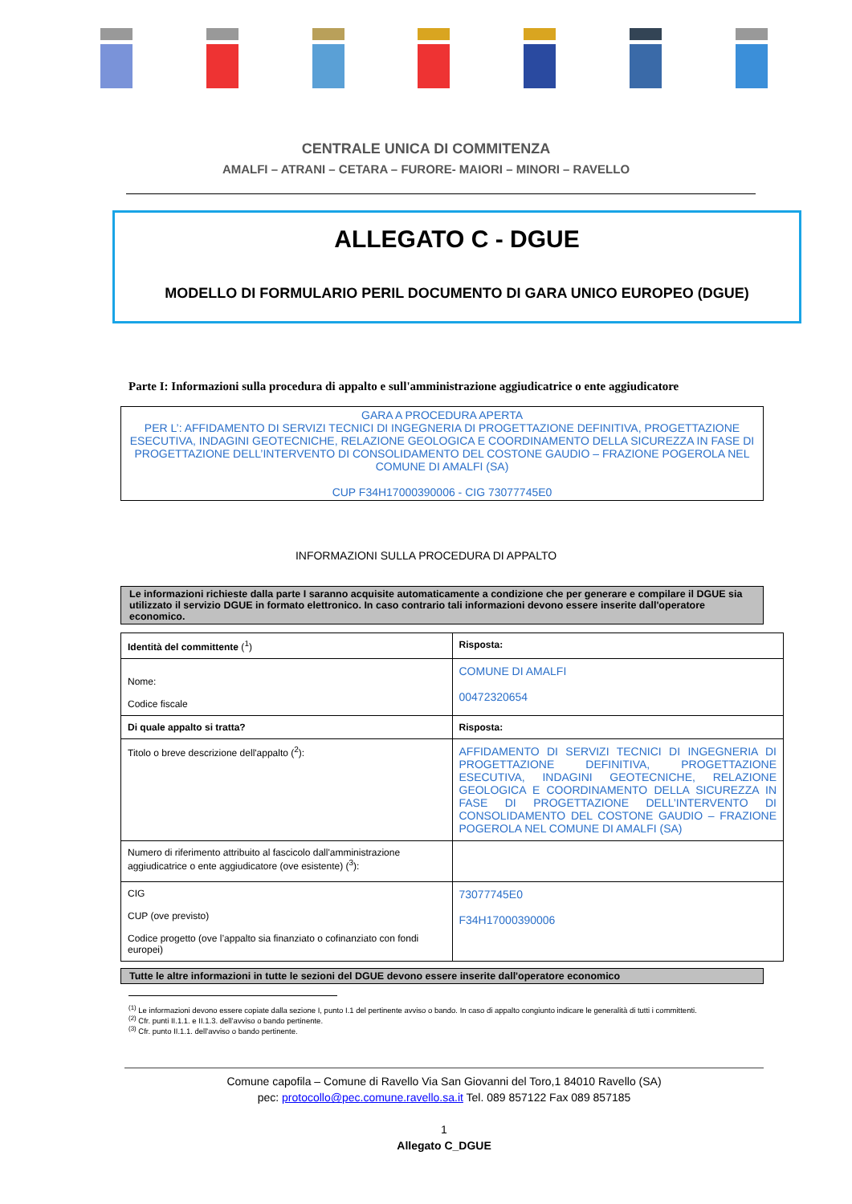CENTRALE UNICA DI COMMITENZA
AMALFI – ATRANI – CETARA – FURORE- MAIORI – MINORI – RAVELLO
ALLEGATO C - DGUE
MODELLO DI FORMULARIO PERIL DOCUMENTO DI GARA UNICO EUROPEO (DGUE)
Parte I: Informazioni sulla procedura di appalto e sull'amministrazione aggiudicatrice o ente aggiudicatore
GARA A PROCEDURA APERTA
PER L’: AFFIDAMENTO DI SERVIZI TECNICI DI INGEGNERIA DI PROGETTAZIONE DEFINITIVA, PROGETTAZIONE ESECUTIVA, INDAGINI GEOTECNICHE, RELAZIONE GEOLOGICA E COORDINAMENTO DELLA SICUREZZA IN FASE DI PROGETTAZIONE DELL’INTERVENTO DI CONSOLIDAMENTO DEL COSTONE GAUDIO – FRAZIONE POGEROLA NEL COMUNE DI AMALFI (SA)
CUP F34H17000390006 - CIG 73077745E0
INFORMAZIONI SULLA PROCEDURA DI APPALTO
Le informazioni richieste dalla parte I saranno acquisite automaticamente a condizione che per generare e compilare il DGUE sia utilizzato il servizio DGUE in formato elettronico. In caso contrario tali informazioni devono essere inserite dall'operatore economico.
| Identità del committente (<sup>1</sup>) | Risposta: |
| Nome: Codice fiscale | COMUNE DI AMALFI 00472320654 |
| Di quale appalto si tratta? | Risposta: |
| Titolo o breve descrizione dell'appalto (<sup>2</sup>): | AFFIDAMENTO DI SERVIZI TECNICI DI INGEGNERIA DI PROGETTAZIONE DEFINITIVA, PROGETTAZIONE ESECUTIVA, INDAGINI GEOTECNICHE, RELAZIONE GEOLOGICA E COORDINAMENTO DELLA SICUREZZA IN FASE DI PROGETTAZIONE DELL’INTERVENTO DI CONSOLIDAMENTO DEL COSTONE GAUDIO – FRAZIONE POGEROLA NEL COMUNE DI AMALFI (SA) |
| Numero di riferimento attribuito al fascicolo dall'amministrazione aggiudicatrice o ente aggiudicatore (ove esistente) (<sup>3</sup>): | |
| CIG CUP (ove previsto) Codice progetto (ove l’appalto sia finanziato o cofinanziato con fondi europei) | 73077745E0 F34H17000390006 |
Tutte le altre informazioni in tutte le sezioni del DGUE devono essere inserite dall'operatore economico
<sup>(1)</sup> Le informazioni devono essere copiate dalla sezione I, punto I.1 del pertinente avviso o bando. In caso di appalto congiunto indicare le generalità di tutti i committenti.
<sup>(2)</sup> Cfr. punti II.1.1. e II.1.3. dell’avviso o bando pertinente.
<sup>(3)</sup> Cfr. punto II.1.1. dell'avviso o bando pertinente.
Comune capofila – Comune di Ravello Via San Giovanni del Toro,1 84010 Ravello (SA)
pec: protocollo@pec.comune.ravello.sa.it Tel. 089 857122 Fax 089 857185
1
Allegato C_DGUE